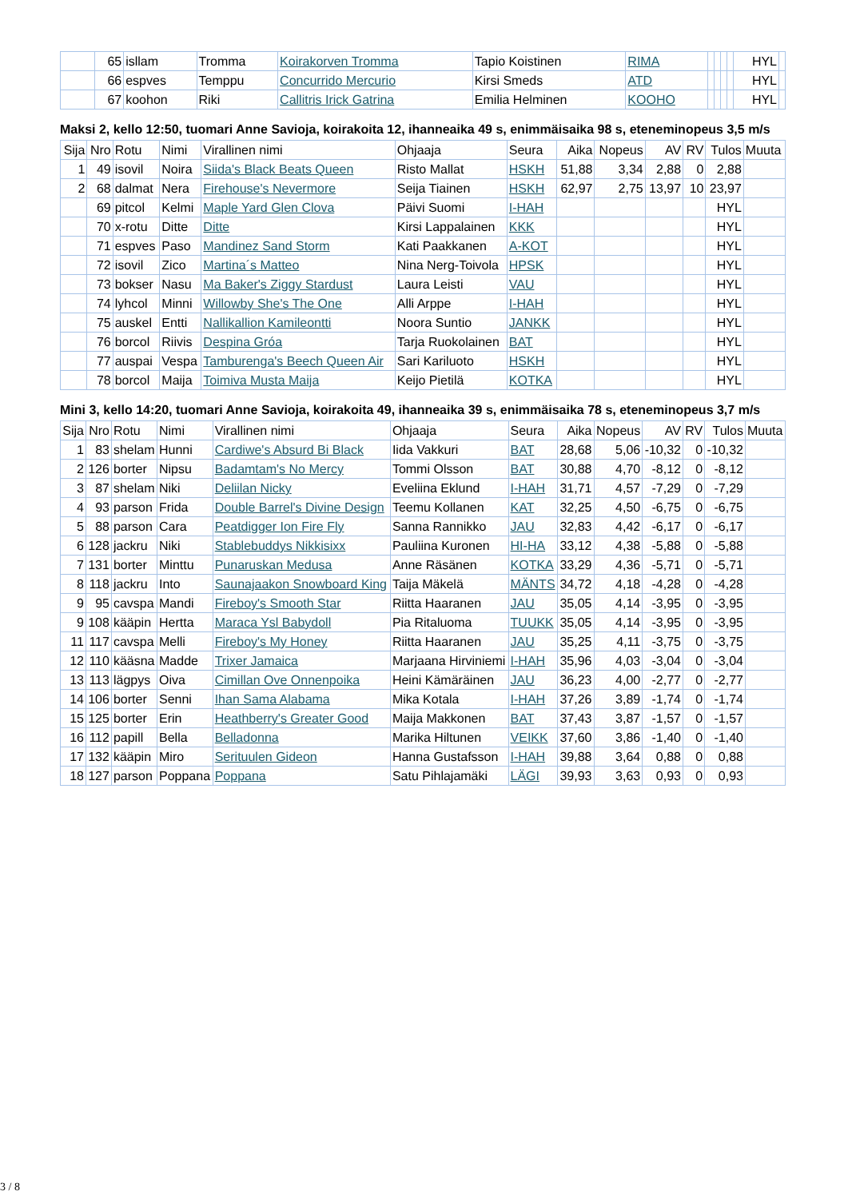| | 65 | isllam | Tromma | Koirakorven Tromma | Tapio Koistinen | RIMA | | | | | HYL | |
| | 66 | espves | Temppu | Concurrido Mercurio | Kirsi Smeds | ATD | | | | | HYL | |
| | 67 | koohon | Riki | Callitris Irick Gatrina | Emilia Helminen | KOOHO | | | | | HYL | |
Maksi 2, kello 12:50, tuomari Anne Savioja, koirakoita 12, ihanneaika 49 s, enimmäisaika 98 s, eteneminopeus 3,5 m/s
| Sija | Nro | Rotu | Nimi | Virallinen nimi | Ohjaaja | Seura | Aika | Nopeus | AV | RV | Tulos | Muuta |
| --- | --- | --- | --- | --- | --- | --- | --- | --- | --- | --- | --- | --- |
| 1 | 49 | isovil | Noira | Siida's Black Beats Queen | Risto Mallat | HSKH | 51,88 | 3,34 | 2,88 | 0 | 2,88 | |
| 2 | 68 | dalmat | Nera | Firehouse's Nevermore | Seija Tiainen | HSKH | 62,97 | 2,75 | 13,97 | 10 | 23,97 | |
| | 69 | pitcol | Kelmi | Maple Yard Glen Clova | Päivi Suomi | I-HAH | | | | | HYL | |
| | 70 | x-rotu | Ditte | Ditte | Kirsi Lappalainen | KKK | | | | | HYL | |
| | 71 | espves | Paso | Mandinez Sand Storm | Kati Paakkanen | A-KOT | | | | | HYL | |
| | 72 | isovil | Zico | Martina´s Matteo | Nina Nerg-Toivola | HPSK | | | | | HYL | |
| | 73 | bokser | Nasu | Ma Baker's Ziggy Stardust | Laura Leisti | VAU | | | | | HYL | |
| | 74 | lyhcol | Minni | Willowby She's The One | Alli Arppe | I-HAH | | | | | HYL | |
| | 75 | auskel | Entti | Nallikallion Kamileontti | Noora Suntio | JANKK | | | | | HYL | |
| | 76 | borcol | Riivis | Despina Gróa | Tarja Ruokolainen | BAT | | | | | HYL | |
| | 77 | auspai | Vespa | Tamburenga's Beech Queen Air | Sari Kariluoto | HSKH | | | | | HYL | |
| | 78 | borcol | Maija | Toimiva Musta Maija | Keijo Pietilä | KOTKA | | | | | HYL | |
Mini 3, kello 14:20, tuomari Anne Savioja, koirakoita 49, ihanneaika 39 s, enimmäisaika 78 s, eteneminopeus 3,7 m/s
| Sija | Nro | Rotu | Nimi | Virallinen nimi | Ohjaaja | Seura | Aika | Nopeus | AV | RV | Tulos | Muuta |
| --- | --- | --- | --- | --- | --- | --- | --- | --- | --- | --- | --- | --- |
| 1 | 83 | shelam | Hunni | Cardiwe's Absurd Bi Black | Iida Vakkuri | BAT | 28,68 | 5,06 | -10,32 | 0 | -10,32 | |
| 2 | 126 | borter | Nipsu | Badamtam's No Mercy | Tommi Olsson | BAT | 30,88 | 4,70 | -8,12 | 0 | -8,12 | |
| 3 | 87 | shelam | Niki | Deliilan Nicky | Eveliina Eklund | I-HAH | 31,71 | 4,57 | -7,29 | 0 | -7,29 | |
| 4 | 93 | parson | Frida | Double Barrel's Divine Design | Teemu Kollanen | KAT | 32,25 | 4,50 | -6,75 | 0 | -6,75 | |
| 5 | 88 | parson | Cara | Peatdigger Ion Fire Fly | Sanna Rannikko | JAU | 32,83 | 4,42 | -6,17 | 0 | -6,17 | |
| 6 | 128 | jackru | Niki | Stablebuddys Nikkisixx | Pauliina Kuronen | HI-HA | 33,12 | 4,38 | -5,88 | 0 | -5,88 | |
| 7 | 131 | borter | Minttu | Punaruskan Medusa | Anne Räsänen | KOTKA | 33,29 | 4,36 | -5,71 | 0 | -5,71 | |
| 8 | 118 | jackru | Into | Saunajaakon Snowboard King | Taija Mäkelä | MÄNTS | 34,72 | 4,18 | -4,28 | 0 | -4,28 | |
| 9 | 95 | cavspa | Mandi | Fireboy's Smooth Star | Riitta Haaranen | JAU | 35,05 | 4,14 | -3,95 | 0 | -3,95 | |
| 9 | 108 | kääpin | Hertta | Maraca Ysl Babydoll | Pia Ritaluoma | TUUKK | 35,05 | 4,14 | -3,95 | 0 | -3,95 | |
| 11 | 117 | cavspa | Melli | Fireboy's My Honey | Riitta Haaranen | JAU | 35,25 | 4,11 | -3,75 | 0 | -3,75 | |
| 12 | 110 | kääsna | Madde | Trixer Jamaica | Marjaana Hirviniemi | I-HAH | 35,96 | 4,03 | -3,04 | 0 | -3,04 | |
| 13 | 113 | lägpys | Oiva | Cimillan Ove Onnenpoika | Heini Kämäräinen | JAU | 36,23 | 4,00 | -2,77 | 0 | -2,77 | |
| 14 | 106 | borter | Senni | Ihan Sama Alabama | Mika Kotala | I-HAH | 37,26 | 3,89 | -1,74 | 0 | -1,74 | |
| 15 | 125 | borter | Erin | Heathberry's Greater Good | Maija Makkonen | BAT | 37,43 | 3,87 | -1,57 | 0 | -1,57 | |
| 16 | 112 | papill | Bella | Belladonna | Marika Hiltunen | VEIKK | 37,60 | 3,86 | -1,40 | 0 | -1,40 | |
| 17 | 132 | kääpin | Miro | Serituulen Gideon | Hanna Gustafsson | I-HAH | 39,88 | 3,64 | 0,88 | 0 | 0,88 | |
| 18 | 127 | parson | Poppana | Poppana | Satu Pihlajamäki | LÄGI | 39,93 | 3,63 | 0,93 | 0 | 0,93 | |
3 / 8